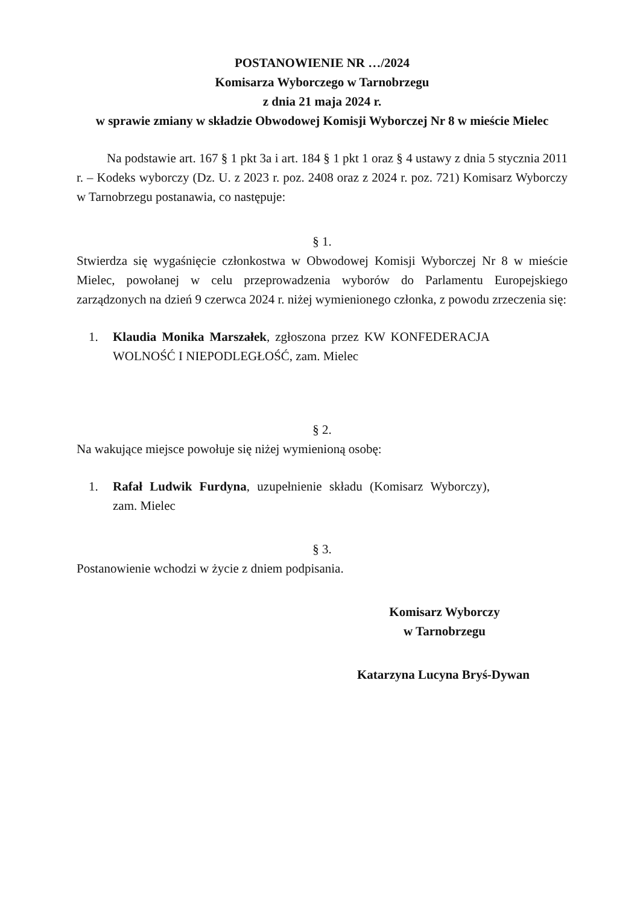POSTANOWIENIE NR …/2024
Komisarza Wyborczego w Tarnobrzegu
z dnia 21 maja 2024 r.
w sprawie zmiany w składzie Obwodowej Komisji Wyborczej Nr 8 w mieście Mielec
Na podstawie art. 167 § 1 pkt 3a i art. 184 § 1 pkt 1 oraz § 4 ustawy z dnia 5 stycznia 2011 r. – Kodeks wyborczy (Dz. U. z 2023 r. poz. 2408 oraz z 2024 r. poz. 721) Komisarz Wyborczy w Tarnobrzegu postanawia, co następuje:
§ 1.
Stwierdza się wygaśnięcie członkostwa w Obwodowej Komisji Wyborczej Nr 8 w mieście Mielec, powołanej w celu przeprowadzenia wyborów do Parlamentu Europejskiego zarządzonych na dzień 9 czerwca 2024 r. niżej wymienionego członka, z powodu zrzeczenia się:
1. Klaudia Monika Marszałek, zgłoszona przez KW KONFEDERACJA WOLNOŚĆ I NIEPODLEGŁOŚĆ, zam. Mielec
§ 2.
Na wakujące miejsce powołuje się niżej wymienioną osobę:
1. Rafał Ludwik Furdyna, uzupełnienie składu (Komisarz Wyborczy), zam. Mielec
§ 3.
Postanowienie wchodzi w życie z dniem podpisania.
Komisarz Wyborczy
w Tarnobrzegu
Katarzyna Lucyna Bryś-Dywan